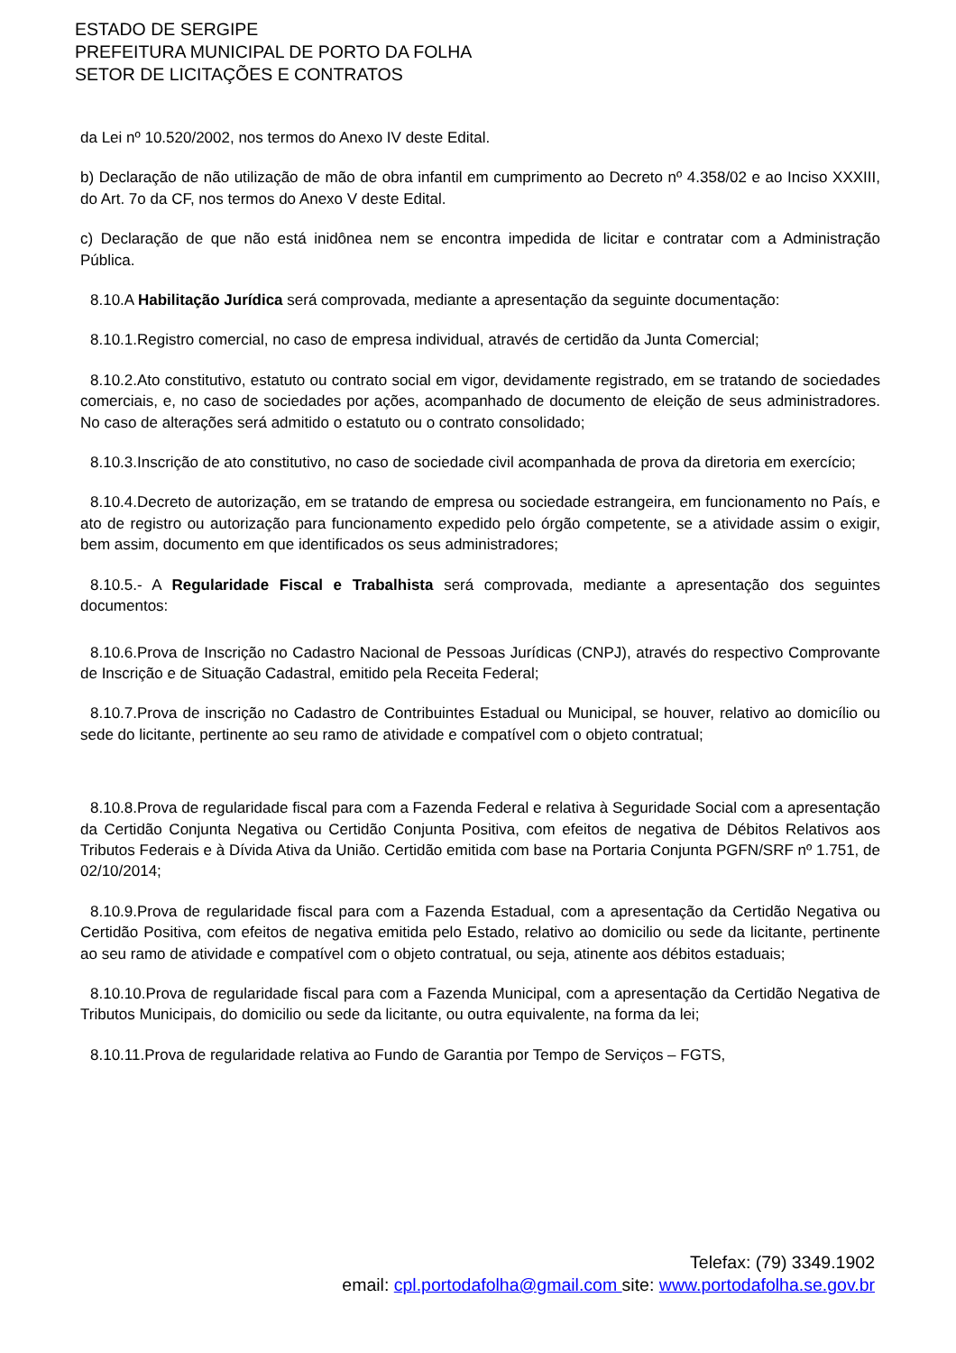ESTADO DE SERGIPE
PREFEITURA MUNICIPAL DE PORTO DA FOLHA
SETOR DE LICITAÇÕES E CONTRATOS
da Lei nº 10.520/2002, nos termos do Anexo IV deste Edital.
b) Declaração de não utilização de mão de obra infantil em cumprimento ao Decreto nº 4.358/02 e ao Inciso XXXIII, do Art. 7o da CF, nos termos do Anexo V deste Edital.
c) Declaração de que não está inidônea nem se encontra impedida de licitar e contratar com a Administração Pública.
8.10.A Habilitação Jurídica será comprovada, mediante a apresentação da seguinte documentação:
8.10.1.Registro comercial, no caso de empresa individual, através de certidão da Junta Comercial;
8.10.2.Ato constitutivo, estatuto ou contrato social em vigor, devidamente registrado, em se tratando de sociedades comerciais, e, no caso de sociedades por ações, acompanhado de documento de eleição de seus administradores. No caso de alterações será admitido o estatuto ou o contrato consolidado;
8.10.3.Inscrição de ato constitutivo, no caso de sociedade civil acompanhada de prova da diretoria em exercício;
8.10.4.Decreto de autorização, em se tratando de empresa ou sociedade estrangeira, em funcionamento no País, e ato de registro ou autorização para funcionamento expedido pelo órgão competente, se a atividade assim o exigir, bem assim, documento em que identificados os seus administradores;
8.10.5.- A Regularidade Fiscal e Trabalhista será comprovada, mediante a apresentação dos seguintes documentos:
8.10.6.Prova de Inscrição no Cadastro Nacional de Pessoas Jurídicas (CNPJ), através do respectivo Comprovante de Inscrição e de Situação Cadastral, emitido pela Receita Federal;
8.10.7.Prova de inscrição no Cadastro de Contribuintes Estadual ou Municipal, se houver, relativo ao domicílio ou sede do licitante, pertinente ao seu ramo de atividade e compatível com o objeto contratual;
8.10.8.Prova de regularidade fiscal para com a Fazenda Federal e relativa à Seguridade Social com a apresentação da Certidão Conjunta Negativa ou Certidão Conjunta Positiva, com efeitos de negativa de Débitos Relativos aos Tributos Federais e à Dívida Ativa da União. Certidão emitida com base na Portaria Conjunta PGFN/SRF nº 1.751, de 02/10/2014;
8.10.9.Prova de regularidade fiscal para com a Fazenda Estadual, com a apresentação da Certidão Negativa ou Certidão Positiva, com efeitos de negativa emitida pelo Estado, relativo ao domicilio ou sede da licitante, pertinente ao seu ramo de atividade e compatível com o objeto contratual, ou seja, atinente aos débitos estaduais;
8.10.10.Prova de regularidade fiscal para com a Fazenda Municipal, com a apresentação da Certidão Negativa de Tributos Municipais, do domicilio ou sede da licitante, ou outra equivalente, na forma da lei;
8.10.11.Prova de regularidade relativa ao Fundo de Garantia por Tempo de Serviços – FGTS,
Telefax: (79) 3349.1902
email: cpl.portodafolha@gmail.com site: www.portodafolha.se.gov.br